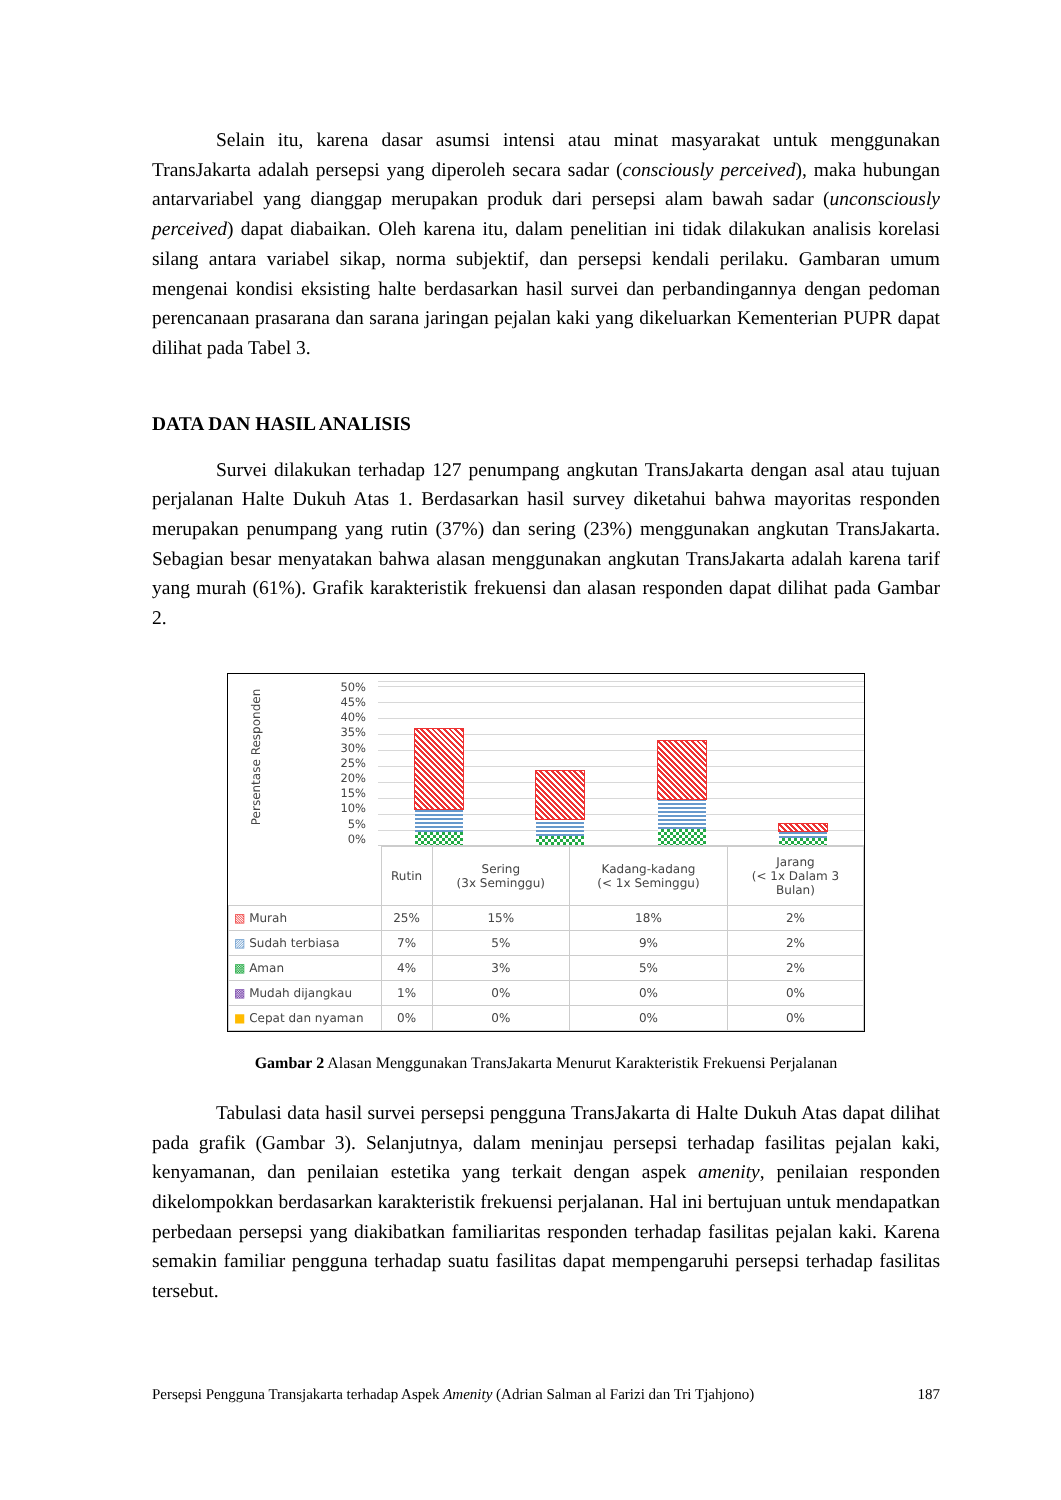Selain itu, karena dasar asumsi intensi atau minat masyarakat untuk menggunakan TransJakarta adalah persepsi yang diperoleh secara sadar (consciously perceived), maka hubungan antarvariabel yang dianggap merupakan produk dari persepsi alam bawah sadar (unconsciously perceived) dapat diabaikan. Oleh karena itu, dalam penelitian ini tidak dilakukan analisis korelasi silang antara variabel sikap, norma subjektif, dan persepsi kendali perilaku. Gambaran umum mengenai kondisi eksisting halte berdasarkan hasil survei dan perbandingannya dengan pedoman perencanaan prasarana dan sarana jaringan pejalan kaki yang dikeluarkan Kementerian PUPR dapat dilihat pada Tabel 3.
DATA DAN HASIL ANALISIS
Survei dilakukan terhadap 127 penumpang angkutan TransJakarta dengan asal atau tujuan perjalanan Halte Dukuh Atas 1. Berdasarkan hasil survey diketahui bahwa mayoritas responden merupakan penumpang yang rutin (37%) dan sering (23%) menggunakan angkutan TransJakarta. Sebagian besar menyatakan bahwa alasan menggunakan angkutan TransJakarta adalah karena tarif yang murah (61%). Grafik karakteristik frekuensi dan alasan responden dapat dilihat pada Gambar 2.
Persentase Responden
50%
45%
40%
35%
30%
25%
20%
15%
10%
5%
0%
| | Rutin | Sering (3x Seminggu) | Kadang-kadang (< 1x Seminggu) | Jarang (< 1x Dalam 3 Bulan) |
| --- | --- | --- | --- | --- |
| ▧ Murah | 25% | 15% | 18% | 2% |
| ▨ Sudah terbiasa | 7% | 5% | 9% | 2% |
| ▩ Aman | 4% | 3% | 5% | 2% |
| ▩ Mudah dijangkau | 1% | 0% | 0% | 0% |
| ■ Cepat dan nyaman | 0% | 0% | 0% | 0% |
Gambar 2 Alasan Menggunakan TransJakarta Menurut Karakteristik Frekuensi Perjalanan
Tabulasi data hasil survei persepsi pengguna TransJakarta di Halte Dukuh Atas dapat dilihat pada grafik (Gambar 3). Selanjutnya, dalam meninjau persepsi terhadap fasilitas pejalan kaki, kenyamanan, dan penilaian estetika yang terkait dengan aspek amenity, penilaian responden dikelompokkan berdasarkan karakteristik frekuensi perjalanan. Hal ini bertujuan untuk mendapatkan perbedaan persepsi yang diakibatkan familiaritas responden terhadap fasilitas pejalan kaki. Karena semakin familiar pengguna terhadap suatu fasilitas dapat mempengaruhi persepsi terhadap fasilitas tersebut.
Persepsi Pengguna Transjakarta terhadap Aspek Amenity (Adrian Salman al Farizi dan Tri Tjahjono) 187